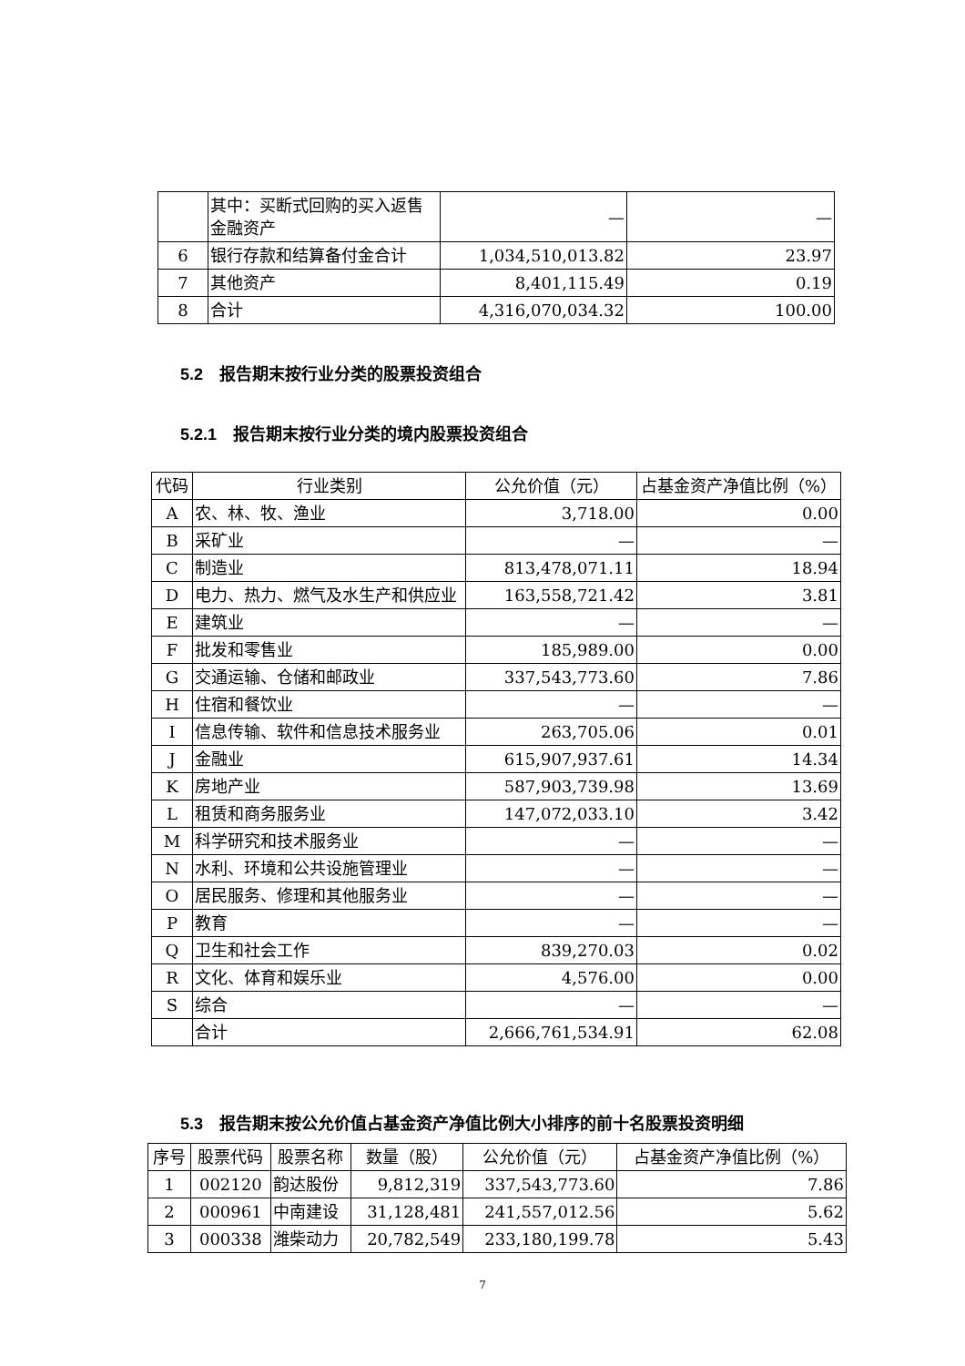| | 其中：买断式回购的买入返售金融资产 | — | — |
| 6 | 银行存款和结算备付金合计 | 1,034,510,013.82 | 23.97 |
| 7 | 其他资产 | 8,401,115.49 | 0.19 |
| 8 | 合计 | 4,316,070,034.32 | 100.00 |
5.2　报告期末按行业分类的股票投资组合
5.2.1　报告期末按行业分类的境内股票投资组合
| 代码 | 行业类别 | 公允价值（元） | 占基金资产净值比例（%） |
| --- | --- | --- | --- |
| A | 农、林、牧、渔业 | 3,718.00 | 0.00 |
| B | 采矿业 | — | — |
| C | 制造业 | 813,478,071.11 | 18.94 |
| D | 电力、热力、燃气及水生产和供应业 | 163,558,721.42 | 3.81 |
| E | 建筑业 | — | — |
| F | 批发和零售业 | 185,989.00 | 0.00 |
| G | 交通运输、仓储和邮政业 | 337,543,773.60 | 7.86 |
| H | 住宿和餐饮业 | — | — |
| I | 信息传输、软件和信息技术服务业 | 263,705.06 | 0.01 |
| J | 金融业 | 615,907,937.61 | 14.34 |
| K | 房地产业 | 587,903,739.98 | 13.69 |
| L | 租赁和商务服务业 | 147,072,033.10 | 3.42 |
| M | 科学研究和技术服务业 | — | — |
| N | 水利、环境和公共设施管理业 | — | — |
| O | 居民服务、修理和其他服务业 | — | — |
| P | 教育 | — | — |
| Q | 卫生和社会工作 | 839,270.03 | 0.02 |
| R | 文化、体育和娱乐业 | 4,576.00 | 0.00 |
| S | 综合 | — | — |
| | 合计 | 2,666,761,534.91 | 62.08 |
5.3　报告期末按公允价值占基金资产净值比例大小排序的前十名股票投资明细
| 序号 | 股票代码 | 股票名称 | 数量（股） | 公允价值（元） | 占基金资产净值比例（%） |
| --- | --- | --- | --- | --- | --- |
| 1 | 002120 | 韵达股份 | 9,812,319 | 337,543,773.60 | 7.86 |
| 2 | 000961 | 中南建设 | 31,128,481 | 241,557,012.56 | 5.62 |
| 3 | 000338 | 潍柴动力 | 20,782,549 | 233,180,199.78 | 5.43 |
7